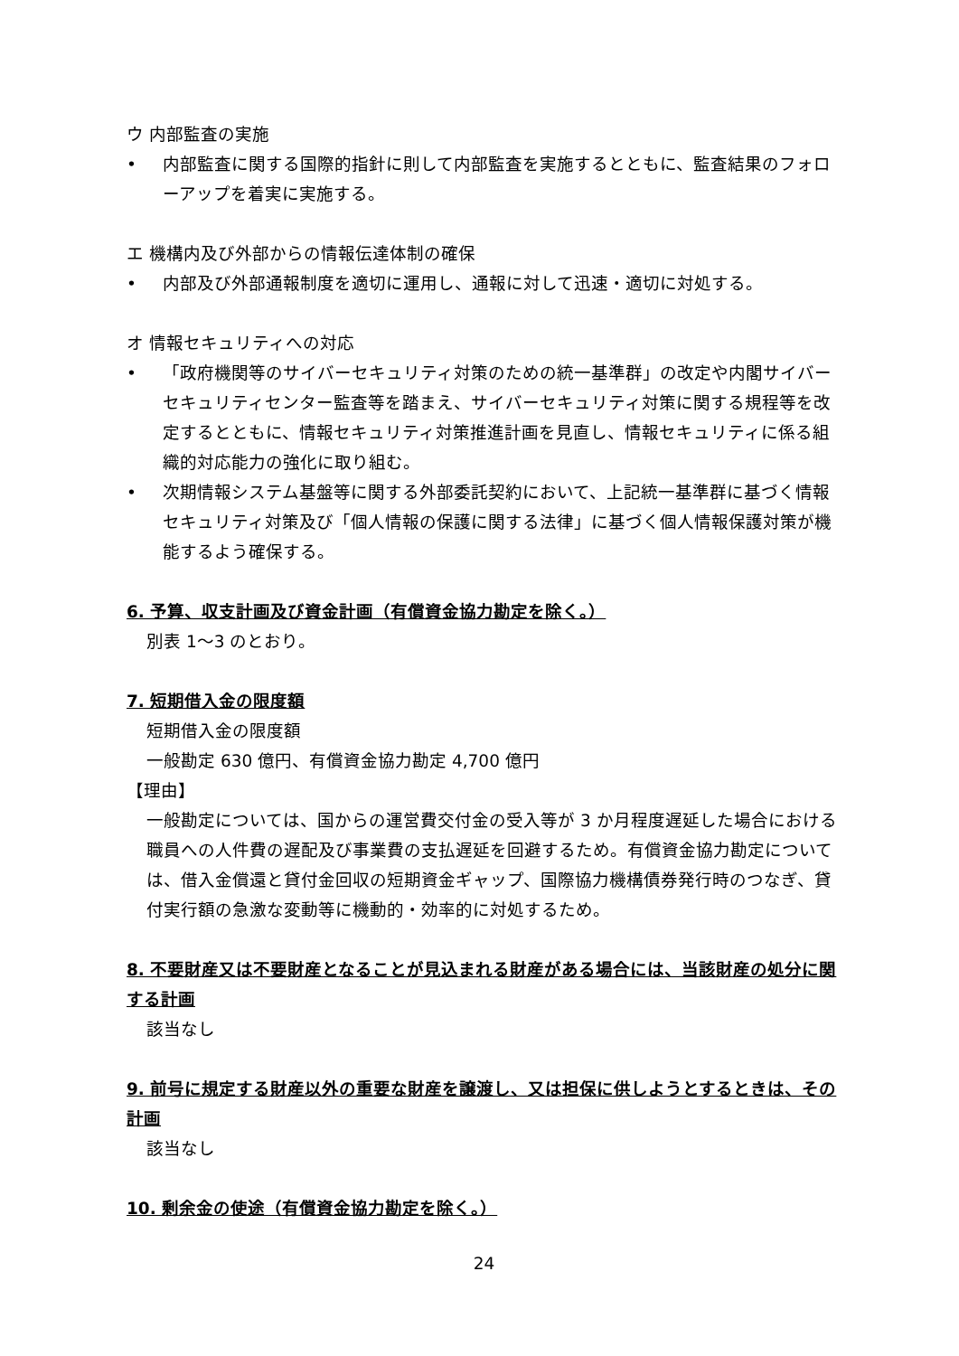ウ 内部監査の実施
• 内部監査に関する国際的指針に則して内部監査を実施するとともに、監査結果のフォローアップを着実に実施する。
エ 機構内及び外部からの情報伝達体制の確保
• 内部及び外部通報制度を適切に運用し、通報に対して迅速・適切に対処する。
オ 情報セキュリティへの対応
• 「政府機関等のサイバーセキュリティ対策のための統一基準群」の改定や内閣サイバーセキュリティセンター監査等を踏まえ、サイバーセキュリティ対策に関する規程等を改定するとともに、情報セキュリティ対策推進計画を見直し、情報セキュリティに係る組織的対応能力の強化に取り組む。
• 次期情報システム基盤等に関する外部委託契約において、上記統一基準群に基づく情報セキュリティ対策及び「個人情報の保護に関する法律」に基づく個人情報保護対策が機能するよう確保する。
6. 予算、収支計画及び資金計画（有償資金協力勘定を除く。）
別表 1～3 のとおり。
7. 短期借入金の限度額
短期借入金の限度額
一般勘定 630 億円、有償資金協力勘定 4,700 億円
【理由】
一般勘定については、国からの運営費交付金の受入等が 3 か月程度遅延した場合における職員への人件費の遅配及び事業費の支払遅延を回避するため。有償資金協力勘定については、借入金償還と貸付金回収の短期資金ギャップ、国際協力機構債券発行時のつなぎ、貸付実行額の急激な変動等に機動的・効率的に対処するため。
8. 不要財産又は不要財産となることが見込まれる財産がある場合には、当該財産の処分に関する計画
該当なし
9. 前号に規定する財産以外の重要な財産を譲渡し、又は担保に供しようとするときは、その計画
該当なし
10. 剰余金の使途（有償資金協力勘定を除く。）
24